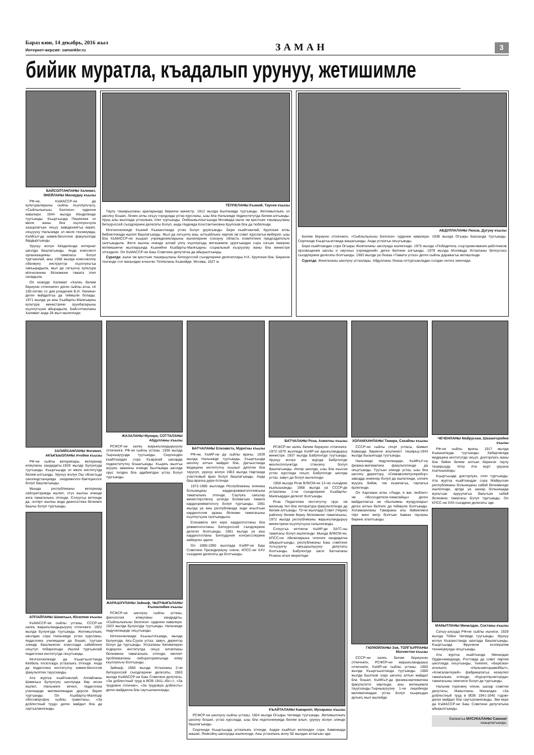Бараз кюн, 14 декабрь, 2016 жыл
Интернет-версия: zamankbr.ru
ЗАМАН
3
бийик муратла, къадалып урунуу, жетишимле
БАЙСОЛТАНЛАНЫ Халимат, ЭНЕЙЛАНЫ Махмудну къызы
РФ-ни, КъМАССР-ни да культураларыны сыйлы къуллукъчусу, «Сыйлылыкъны Белгиси» орденни кавалери. 1944 жылда Кёнделенде туугъанды. Къыргъызда Пишпекни эл мюлк жаны бла къуллукъчула хазырлагъан окъуу заведениягъа кирип, окъуууну Нальчикде эл мюлк техникумда, КъМКъУ-да химия-биология факультетде бардыргъанды.
Урунуу жолун Кёнделенде интернат школда башлагъанды. Анда комсомол организацияны таматасы болуп тургъанлай, аны 1968 жылда комсомолну обкомуну инструктор къуллукъгъа чакъырадыла, жыл да озгъунчу культура кёпчюлюкню бёлюмюне тамата этип саладыла.
Ол кезиуде Халимат «Халкъ билим бериуню отличниги» деген сыйлы атха, «К 100-летию со дня рождения В.И. Ленина» деген майдалгъа да тийишли болады. 1971 жылда уа аны Къабарты-Малкъарны культура министрини орунбасарыны къуллугъуна айырадыла. Байсолтанланы Халимат анда 28 жыл ишлегенди.
ТЁППЕЛАНЫ Къаний, Тауени къызы
Таулу тиширыуланы араларында биринчи министр. 1912 жылда Быллымда туугъанды. Жетижыллыкъ эл школну бошап, Ленин атлы окъуу городокда устаз курсланы, ызы бла Нальчикде пединститутда билим алгъанды. Уруш алы жыллада устазлыкъ этип тургъанды. Онбешжыллыгъында Москвада ишчи эм крестьян тиширыуланы битеуроссей съездлерини делегаты болуп, анда Надежда Константиновна Крупская бла да тюбегенди.
Кёчгюнчюлюкде Къаний Къазахстанда устаз болуп урунгъанды. Бери къайтханлай, Крупская атлы библиотекада ишлеп башлагъанды. Жыл да озгъунчу аны, алтыайлыкъ партия эм совет курслагъа жиберип, ызы бла КъМАССР-ни къырал учреждениеларыны ишчилерини союзуну область комитетине председательге салгъандыла. Жети жылны ичинде аллай уллу къуллукъда жетишимли урунгъандан сора озгъан ёмюрню жетмишинчи жылларында Къанийни Къабарты-Малкъарны социальный къоруулау жаны бла министри этгендиле. Ол КъМАССР-ни Баш Советине депутатха да айырылгъанды.
Суратда: ишчи эм крестьян тиширыуланы битеуроссей съездлерини делегатлары Н.К. Крупская бла. Биринчи тизгинде сол жанындан ючюнчю Тёппеланы Къанийди. Москва, 1927 ж.
АБДУЛЛАЛАНЫ Люаза, Дугуну къызы
Билим бериуню отличниги, «Сыйлылыкъны Белгиси» орденни кавалери. 1938 жылда Огъары Бахсанда туугъанды. Сюргюнде Къыргъызстанда жашагъанды. Анда устазгъа окъугъанды.
Бери къайтхандан сора Огъары Жемталаны школунда ишлегенди. 1975 жылда «Победитель соцсоревнования работников просвещения школы и научных учреждений» деген белгини алгъанды. 1978 жылда Москвада Устазланы битеусоюз съездлерини делегаты болгъанды. 1983 жылда уа Люаза «Тамата устаз» деген сыйлы даражагъа жетишгенди.
Суратда: Жемталаны школуну устазлары. Абдулланы Люаза олтургъанладан солдан онгнга экинчиди.
ЗАЛИЙХАНЛАНЫ Фатимат, АКЪКЪЫЗЛАНЫ Ачейни къызы
РФ-ни сыйлы ветеринары, ветеринар илмуланы кандидаты.1928 жылда Булунгуда туугъанды. Къыргъызда эл мюлк институтда билим алгъанды. Урунуу жолун Ош областьда санэпидстанцияда эпидемиолог-бактериолог болуп башлагъанды.
Мында республиканы ветеринар лабораторияда ишлеп, отуз жылны ичинде анга таматалыкъ этгенди. Солуугъа кетгенде да, онтёрт жылны анда диагностика бёлюмге башчы болуп тургъанды.
АППАЙЛАНЫ Шамкъыз, Юсюпню къызы
КъМАССР-ни сыйлы устазы, СССР-ни халкъ жарыкъландырыууну отличниги. 1922 жылда Булунгуда туугъанды. Жетижыллыкъ школдан сора Нальчикде устаз курсланы, педагогика училищени да бошап, туугъан элинде башланнган класслада сабийлени окъутуп тебирегенди. Ишлей тургъанлай педагогика институтда окъугъанды.
Кёчгюнчюлюкде да Къыргъызстанда Кёкбель посёлокда устазлыкъ этгенди. Анда да педагогика институтну химия-биология факультетин тауусханды.
Ата журтха къайтханлай, Аппайланы Шамкъыз Булунгуну школунда бир кесек ишлеп, Нальчикге кёчюп, педагогика училищеде математикадан дерсле берип тургъанды. Ол Къабарты-Малкъар облсовпрофну сыйлы грамотасы, «За доблестный труд» деген майдал бла да саугъаланнганды.
ЖАЗАЛАНЫ Мунира, СОТТАЛАНЫ Абдулланы къызы
РСФСР-ни халкъ жарыкъландырыууну отличниги, РФ-ни сыйлы устазы. 1936 жылда Тырныаууузда туугъанды. Сюргюнден къайтхандан сора Къарачай шахарда пединститутну бошагъанды. Къыркъ жылгъа жууукъ заманны ичинде Быллымда школда орус тилден бла адабиятдан устаз болуп тургъанды.
ЖАРАШУУЛАНЫ Зайнаф, ЧЫПЧЫКЪЛАНЫ Къоналийни къызы
РСФСР-ни школуну сыйлы устазы, филология илмуланы кандидаты, «Сыйлылыкъны Белгиси» орденни кавалери. 1923 жылда Булунгуда туугъанды. Нальчикде педучилищеде окъугъанды.
Кёчгюнчюлюкде Къызыл-Къаяда, мында Булунгуда, Акъ-Суула устаз, завуч, директор болуп да тургъанды. Устазланы билимлерин ёсдюрген институтда окъуу китапланы бёлюмюне таматалыкъ этгенди, миллет проблемаланы лабораториясында илму къуллукъчу болгъанды.
Зайнаф, 1960 жылда Устазланы 2-чи битеуроссей съездлерини делегаты, 1963 жылда КъМАССР-ни Баш Советини депутаты, «За доблестный труд в ВОВ 1941–45г.г.», «За трудовое отличие», «За трудовую доблесть» деген майдалла бла саугъаланнганды.
БАТЧАЛАНЫ Елизавета, Муратны къызы
РФ-ни, КъМР-ни да сыйлы врачы. 1939 жылда Нальчикде туугъанды. Къыргъызда школну алтын майдал бла, Дагъыстанда медицина институтну къызыл диплом бла тауусуп, урунуу жолун 1963 жылда Нартанда участковый врач болуп башлагъанды. Анда баш врачха дери ёсгенди.
1972-1980 жыллада Республиканы клиника больницаны кардиоревматологиясына таматалыкъ этгенди, Саулукъ сакълау министерствону штатда болмагъан тамата кардиоревматологу болуп тургъанды. 1981 жылда уа аны республикада энди ачылгъан кардиология араны бёлюмю таматасыны къуллугъуна салгъандыла.
Елизавета кёп кере кардиологланы бла ревматологланы Битеуроссей съездлерине делегат болгъанды. 1981 жылда уа аны кардиологланы Битеудуния конгресслерине жиберген эдиле.
Ол 1980-1990 жыллада КъМР-ни Баш Советини Президиумуну члени, КПСС-ни XXV съездини делегаты да болгъанды.
БАТЧАЛАНЫ Роза, Ахматны къызы
РСФСР-ни халкъ билим бериуню отличниги. 1972-1979 жыллада КъМР-ни арыкъландырыу министри. 1937 жылда Бабугентде туугъанды. Урунуу жолун ата журтда Бабугентде мехлеспопунктда станокчу болуп башлагъанды. Ингир школда, ызы бла къысха устаз курслада окъуп, Бабугентде школда устаз, завуч да болуп ишлегенди.
1958 жылда Роза ВЛКСМ-ни 13-чю съездине къатышханды. 1968 жылда уа СССР-де устазланы 1-чи съездлерине Къабарты-Малкъардан делегат болгъанды.
Роза Педагогика институтну орус эм малкъар тил бла литература факультетинде да билим алгъанды. 70-чи жыллада Совет (Черек) районну билим бериу бёлюмюню таматасыны, 1972 жылда республиканы жарыкъландырыу министрини къуллугъуна салыннганды.
Солуугъа кетгинчи КъМР-де ЗАГС-ны таматасы болуп ишлегенди. Мында ВЛКСМ-ни, КПСС-ни обкомларына членнге кандидатха айырылгъанды, республиканы Баш советине тогъузунчу чакъырылыууну депутаты болгъанды. Бабугентде школ Батчаланы Розаны атын жюрютеди.
КЪАЙТАЛАНЫ Камарият, Мухараны къызы
РСФСР-ни школуну сыйлы устазы. 1924 жылда Огъары Чегемде туугъанды. Жетижыллыкъ школну бошап, устаз курслада, ызы бла педтехникумда билим алып, урунуу жолун элинде башлагъанды.
Сюргюнде Къыргъызда устазлыкъ этгенди. Андан къайтып келгенден сора, Каменкада жашап, Яникойну школунда ишлегенди. Аны устазлыкъ жолу 50 жылдан атлагъан эди.
ХОЛАМХАНЛАНЫ Тамара, Сахайны къызы
СССР-ни сыйлы спорт устасы, Шимал Кавказда биринчи альпинист тиширыу.1943 жылда Бызынгыда туугъанды.
Нальчикде педучилищеде, КъМКъУ-ну физика-математика факультетинде да окъугъанды. Туугъан элинде устаз, ызы бла школну директору, «Севкавэлектроприбор» заводда инженер болуп да ишлегенди, эллиге жууукъ бийик, тик къаялагъа, таулагъа ёрлегенди.
Ол Харгиани атлы «Люди, я вас люблю!» эм «Восходители-гималайцы» деген майдаллагъа эм «Былымны жулдузлары» деген алтын белгиге да тийишли болгъанды. Холамханланы Тамараны аты бийикликги тёрт минг метр болгъан Кавказ тауланы бирине аталгъанды.
ГЮЛЮЙЛАНЫ Зоя, ТОЛГЪУРЛАНЫ Магометни къызы
СССР-ни халкъ билим бериуюню отличниги, РСФСР-ни жарыкъландырыу отличниги, КъМР-ни сыйлы устазы. 1950 жылда Къыргъызстанда туугъанды. 1966 жылда Быллым элде школну алтын майдал бла бошап, КъМКъУ-да физика-математика факультетге киргенди, аны жетишимли тауусханды.Тырныаууузну 1-чи лицейинде математикадан устаз болуп къыркъдан артыкъ жыл ишлейди.
ЧЕЧЕНЛАНЫ Майрусхан, Шахангерийни къызы
РФ-ни сыйлы врачы. 1917 жылда Къашхатауда туугъанды. Хабаровскда медицина институтда окъуп, докторлукъ жаны бла бийик билим алгъан биринчи таулу тиширыуду. Уллу Ата журт урушха къатышханды.
Къыргъызда докторлукъ этип тургъанды. Ата журтха къайтхандан сора Майрусхан республиканы больницаны сабий бёлюмюнде ишлегенди, артда уа шахар больницада жукъгъан ауруулагъа бакъгъан сабий бёлюмню таматасы болуп тургъанды. Ол КПСС-ни XXII съездини делегаты эди.
МАКЫТЛАНЫ Миналдан, Сохтаны къызы
Сатыу-алыуда РФ-ни сыйлы ишчиси. 1929 жылда Тёбен Чегемде туугъанды. Урунуу жолун Къазахстанда шахтада башлагъанды. Къыргъызда Фрунзени кооператив техникумунда окъугъанды.
Ата журтха къайтханда Миналдан Орджоникидзеде, Ростовда да совет партия школлада окъугъанды, тюкенге, «Берёзка» ательеге, «Нальчикгоршвейбыт», «Кожгалантерей» фабрикалагъа кезиулеп таматалыкъ этгенди, «Курортпромторгда» таматасыны экинчиси болуп да тургъанды.
Нальчик горкомну члени, шахар советни депутаты, Макытланы Миналдан «За доблестный труд в ВОВ 1941-1945 годов» деген майдал бла саугъаланнганды. Эки кере да КъМАССР-ни Баш Советини депутатына айырылгъанды.
Басмагъа МУСУКАЛАНЫ Сакинат хазырлагъанды.